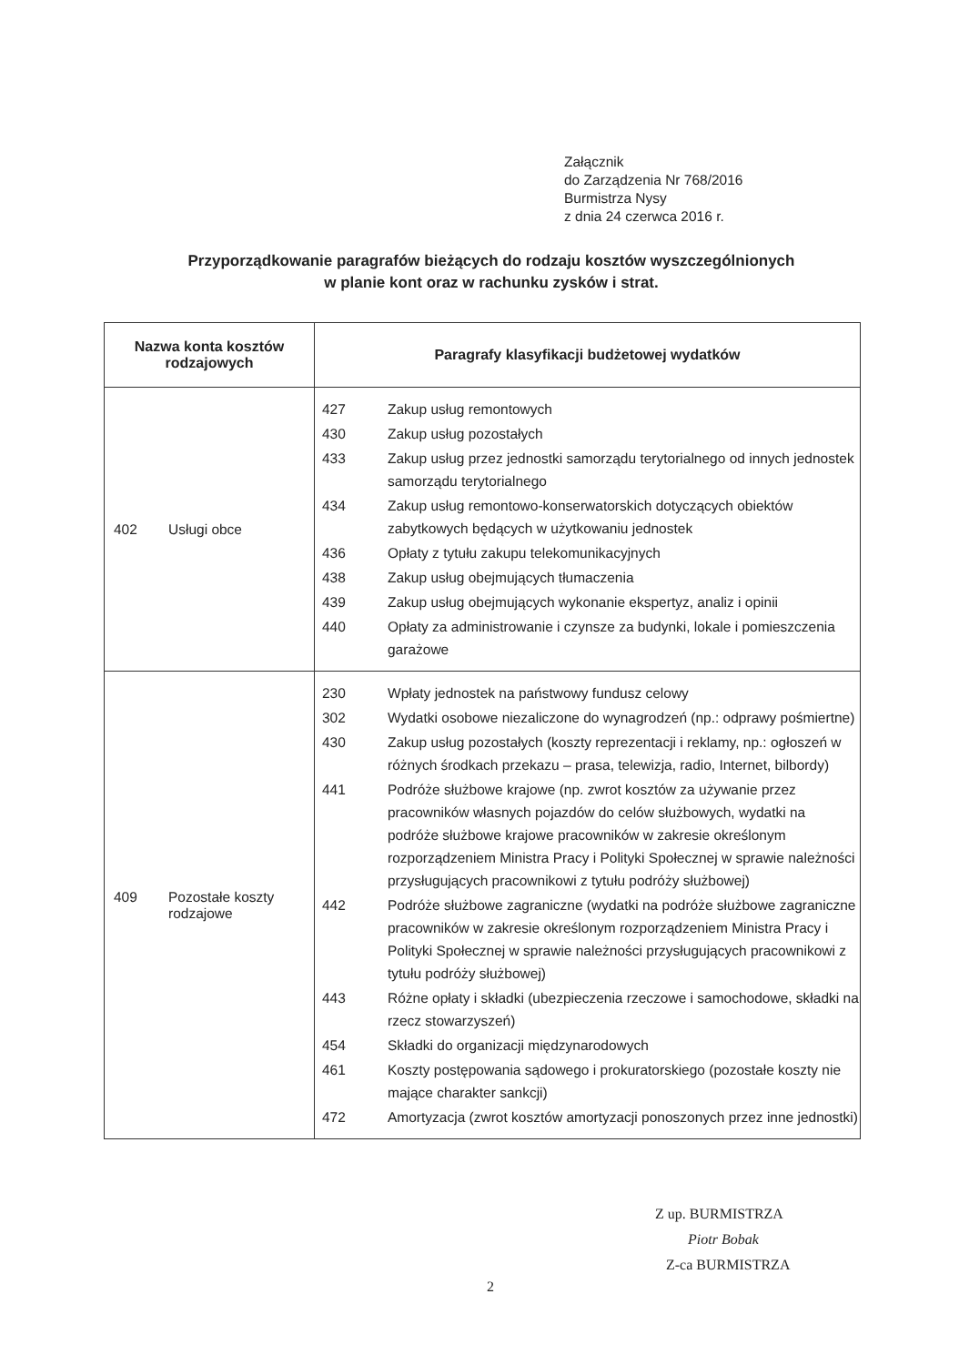Załącznik
do Zarządzenia Nr 768/2016
Burmistrza Nysy
z dnia 24 czerwca 2016 r.
Przyporządkowanie paragrafów bieżących do rodzaju kosztów wyszczególnionych
w planie kont oraz w rachunku zysków i strat.
| Nazwa konta kosztów rodzajowych | Paragrafy klasyfikacji budżetowej wydatków |
| --- | --- |
| 402 Usługi obce | / 427 / Zakup usług remontowych / / 430 / Zakup usług pozostałych / / 433 / Zakup usług przez jednostki samorządu terytorialnego od innych jednostek samorządu terytorialnego / / 434 / Zakup usług remontowo-konserwatorskich dotyczących obiektów zabytkowych będących w użytkowaniu jednostek / / 436 / Opłaty z tytułu zakupu telekomunikacyjnych / / 438 / Zakup usług obejmujących tłumaczenia / / 439 / Zakup usług obejmujących wykonanie ekspertyz, analiz i opinii / / 440 / Opłaty za administrowanie i czynsze za budynki, lokale i pomieszczenia garażowe / |
| 409 Pozostałe koszty rodzajowe | / 230 / Wpłaty jednostek na państwowy fundusz celowy / / 302 / Wydatki osobowe niezaliczone do wynagrodzeń (np.: odprawy pośmiertne) / / 430 / Zakup usług pozostałych (koszty reprezentacji i reklamy, np.: ogłoszeń w różnych środkach przekazu – prasa, telewizja, radio, Internet, bilbordy) / / 441 / Podróże służbowe krajowe (np. zwrot kosztów za używanie przez pracowników własnych pojazdów do celów służbowych, wydatki na podróże służbowe krajowe pracowników w zakresie określonym rozporządzeniem Ministra Pracy i Polityki Społecznej w sprawie należności przysługujących pracownikowi z tytułu podróży służbowej) / / 442 / Podróże służbowe zagraniczne (wydatki na podróże służbowe zagraniczne pracowników w zakresie określonym rozporządzeniem Ministra Pracy i Polityki Społecznej w sprawie należności przysługujących pracownikowi z tytułu podróży służbowej) / / 443 / Różne opłaty i składki (ubezpieczenia rzeczowe i samochodowe, składki na rzecz stowarzyszeń) / / 454 / Składki do organizacji międzynarodowych / / 461 / Koszty postępowania sądowego i prokuratorskiego (pozostałe koszty nie mające charakter sankcji) / / 472 / Amortyzacja (zwrot kosztów amortyzacji ponoszonych przez inne jednostki) / |
Z up. BURMISTRZA
Piotr Bobak
Z-ca BURMISTRZA
2